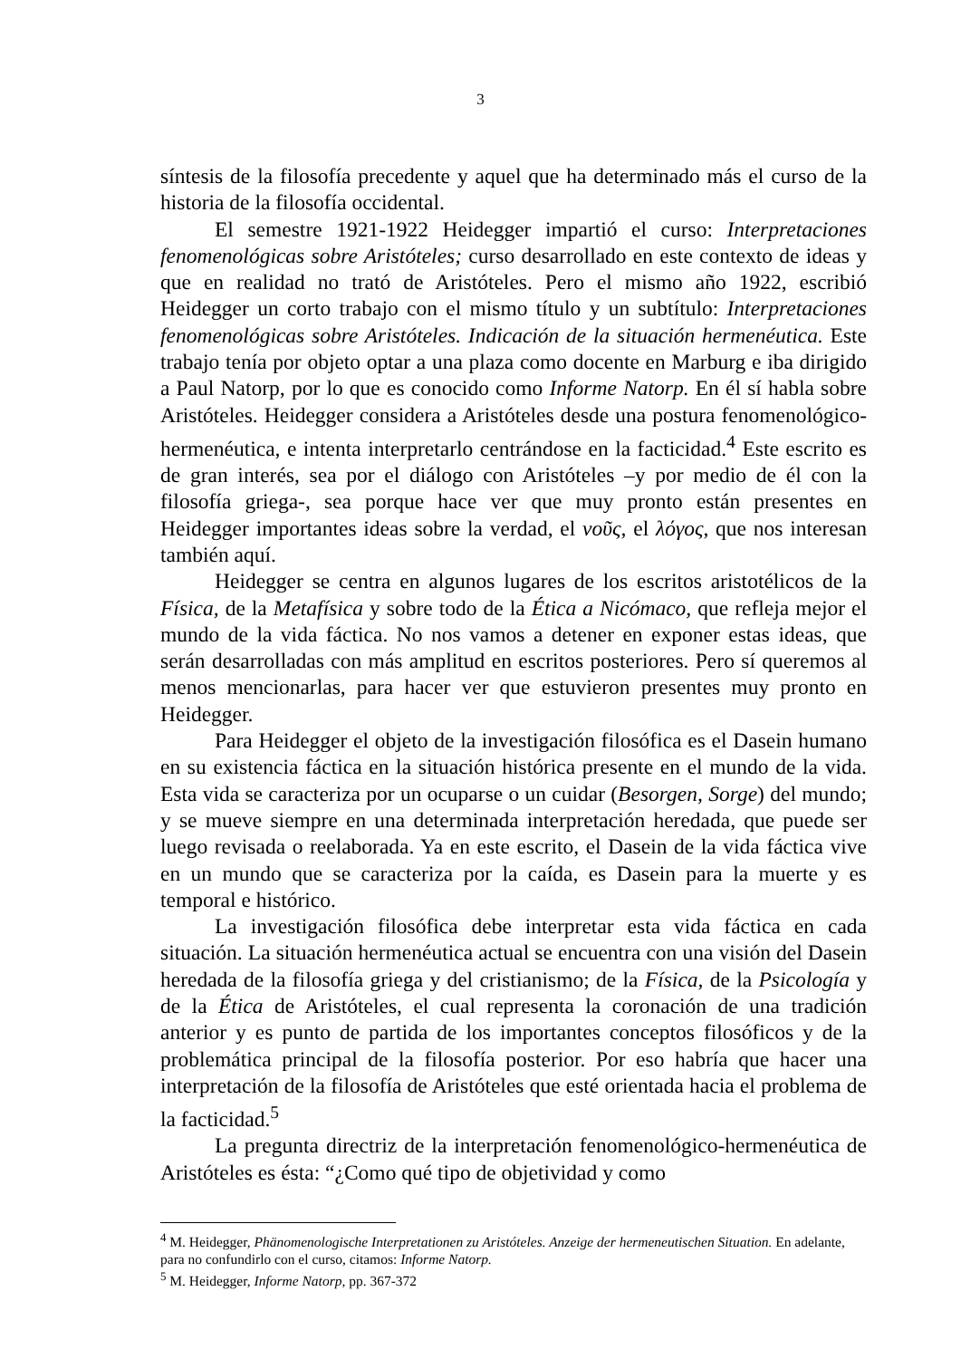3
síntesis de la filosofía precedente y aquel que ha determinado más el curso de la historia de la filosofía occidental.
El semestre 1921-1922 Heidegger impartió el curso: Interpretaciones fenomenológicas sobre Aristóteles; curso desarrollado en este contexto de ideas y que en realidad no trató de Aristóteles. Pero el mismo año 1922, escribió Heidegger un corto trabajo con el mismo título y un subtítulo: Interpretaciones fenomenológicas sobre Aristóteles. Indicación de la situación hermenéutica. Este trabajo tenía por objeto optar a una plaza como docente en Marburg e iba dirigido a Paul Natorp, por lo que es conocido como Informe Natorp. En él sí habla sobre Aristóteles. Heidegger considera a Aristóteles desde una postura fenomenológico-hermenéutica, e intenta interpretarlo centrándose en la facticidad.<sup>4</sup> Este escrito es de gran interés, sea por el diálogo con Aristóteles –y por medio de él con la filosofía griega-, sea porque hace ver que muy pronto están presentes en Heidegger importantes ideas sobre la verdad, el νοῦς, el λόγος, que nos interesan también aquí.
Heidegger se centra en algunos lugares de los escritos aristotélicos de la Física, de la Metafísica y sobre todo de la Ética a Nicómaco, que refleja mejor el mundo de la vida fáctica. No nos vamos a detener en exponer estas ideas, que serán desarrolladas con más amplitud en escritos posteriores. Pero sí queremos al menos mencionarlas, para hacer ver que estuvieron presentes muy pronto en Heidegger.
Para Heidegger el objeto de la investigación filosófica es el Dasein humano en su existencia fáctica en la situación histórica presente en el mundo de la vida. Esta vida se caracteriza por un ocuparse o un cuidar (Besorgen, Sorge) del mundo; y se mueve siempre en una determinada interpretación heredada, que puede ser luego revisada o reelaborada. Ya en este escrito, el Dasein de la vida fáctica vive en un mundo que se caracteriza por la caída, es Dasein para la muerte y es temporal e histórico.
La investigación filosófica debe interpretar esta vida fáctica en cada situación. La situación hermenéutica actual se encuentra con una visión del Dasein heredada de la filosofía griega y del cristianismo; de la Física, de la Psicología y de la Ética de Aristóteles, el cual representa la coronación de una tradición anterior y es punto de partida de los importantes conceptos filosóficos y de la problemática principal de la filosofía posterior. Por eso habría que hacer una interpretación de la filosofía de Aristóteles que esté orientada hacia el problema de la facticidad.<sup>5</sup>
La pregunta directriz de la interpretación fenomenológico-hermenéutica de Aristóteles es ésta: “¿Como qué tipo de objetividad y como
<sup>4</sup> M. Heidegger, Phänomenologische Interpretationen zu Aristóteles. Anzeige der hermeneutischen Situation. En adelante, para no confundirlo con el curso, citamos: Informe Natorp.
<sup>5</sup> M. Heidegger, Informe Natorp, pp. 367-372